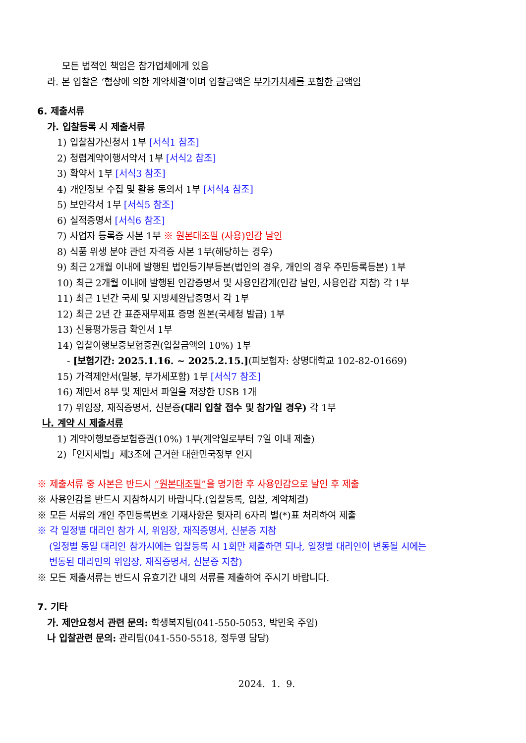모든 법적인 책임은 참가업체에게 있음
라. 본 입찰은 ‘협상에 의한 계약체결’이며 입찰금액은 부가가치세를 포함한 금액임
6. 제출서류
가. 입찰등록 시 제출서류
1) 입찰참가신청서 1부 [서식1 참조]
2) 청렴계약이행서약서 1부 [서식2 참조]
3) 확약서 1부 [서식3 참조]
4) 개인정보 수집 및 활용 동의서 1부 [서식4 참조]
5) 보안각서 1부 [서식5 참조]
6) 실적증명서 [서식6 참조]
7) 사업자 등록증 사본 1부 ※ 원본대조필 (사용)인감 날인
8) 식품 위생 분야 관련 자격증 사본 1부(해당하는 경우)
9) 최근 2개월 이내에 발행된 법인등기부등본(법인의 경우, 개인의 경우 주민등록등본) 1부
10) 최근 2개월 이내에 발행된 인감증명서 및 사용인감계(인감 날인, 사용인감 지참) 각 1부
11) 최근 1년간 국세 및 지방세완납증명서 각 1부
12) 최근 2년 간 표준재무제표 증명 원본(국세청 발급) 1부
13) 신용평가등급 확인서 1부
14) 입찰이행보증보험증권(입찰금액의 10%) 1부
- [보험기간: 2025.1.16. ~ 2025.2.15.](피보험자: 상명대학교 102-82-01669)
15) 가격제안서(밀봉, 부가세포함) 1부 [서식7 참조]
16) 제안서 8부 및 제안서 파일을 저장한 USB 1개
17) 위임장, 재직증명서, 신분증(대리 입찰 접수 및 참가일 경우) 각 1부
나. 계약 시 제출서류
1) 계약이행보증보험증권(10%) 1부(계약일로부터 7일 이내 제출)
2)「인지세법」제3조에 근거한 대한민국정부 인지
※ 제출서류 중 사본은 반드시 “원본대조필”을 명기한 후 사용인감으로 날인 후 제출
※ 사용인감을 반드시 지참하시기 바랍니다.(입찰등록, 입찰, 계약체결)
※ 모든 서류의 개인 주민등록번호 기재사항은 뒷자리 6자리 별(*)표 처리하여 제출
※ 각 일정별 대리인 참가 시, 위임장, 재직증명서, 신분증 지참
(일정별 동일 대리인 참가시에는 입찰등록 시 1회만 제출하면 되나, 일정별 대리인이 변동될 시에는
변동된 대리인의 위임장, 재직증명서, 신분증 지참)
※ 모든 제출서류는 반드시 유효기간 내의 서류를 제출하여 주시기 바랍니다.
7. 기타
가. 제안요청서 관련 문의: 학생복지팀(041-550-5053, 박민욱 주임)
나 입찰관련 문의: 관리팀(041-550-5518, 정두영 담당)
2024. 1. 9.